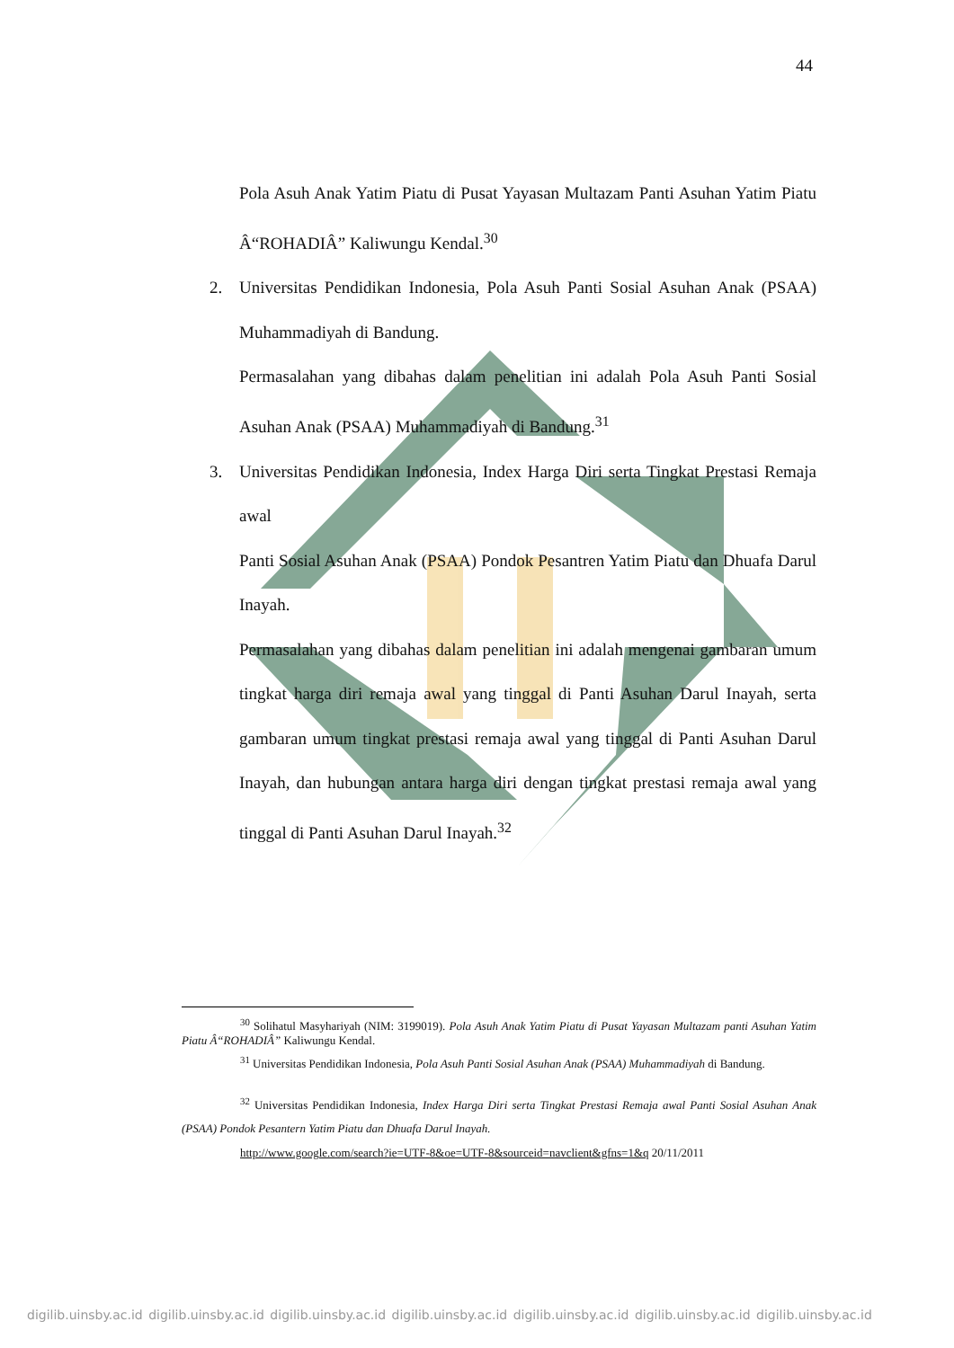44
Pola Asuh Anak Yatim Piatu di Pusat Yayasan Multazam Panti Asuhan Yatim Piatu Â“ROHADIÂ” Kaliwungu Kendal.<sup>30</sup>
2. Universitas Pendidikan Indonesia, Pola Asuh Panti Sosial Asuhan Anak (PSAA) Muhammadiyah di Bandung.
Permasalahan yang dibahas dalam penelitian ini adalah Pola Asuh Panti Sosial Asuhan Anak (PSAA) Muhammadiyah di Bandung.<sup>31</sup>
3. Universitas Pendidikan Indonesia, Index Harga Diri serta Tingkat Prestasi Remaja awal
Panti Sosial Asuhan Anak (PSAA) Pondok Pesantren Yatim Piatu dan Dhuafa Darul Inayah.
Permasalahan yang dibahas dalam penelitian ini adalah mengenai gambaran umum tingkat harga diri remaja awal yang tinggal di Panti Asuhan Darul Inayah, serta gambaran umum tingkat prestasi remaja awal yang tinggal di Panti Asuhan Darul Inayah, dan hubungan antara harga diri dengan tingkat prestasi remaja awal yang tinggal di Panti Asuhan Darul Inayah.<sup>32</sup>
<sup>30</sup> Solihatul Masyhariyah (NIM: 3199019). Pola Asuh Anak Yatim Piatu di Pusat Yayasan Multazam panti Asuhan Yatim Piatu Â“ROHADIÂ” Kaliwungu Kendal.
<sup>31</sup> Universitas Pendidikan Indonesia, Pola Asuh Panti Sosial Asuhan Anak (PSAA) Muhammadiyah di Bandung.
<sup>32</sup> Universitas Pendidikan Indonesia, Index Harga Diri serta Tingkat Prestasi Remaja awal Panti Sosial Asuhan Anak (PSAA) Pondok Pesantern Yatim Piatu dan Dhuafa Darul Inayah.
http://www.google.com/search?ie=UTF-8&oe=UTF-8&sourceid=navclient&gfns=1&q 20/11/2011
digilib.uinsby.ac.id digilib.uinsby.ac.id digilib.uinsby.ac.id digilib.uinsby.ac.id digilib.uinsby.ac.id digilib.uinsby.ac.id digilib.uinsby.ac.id